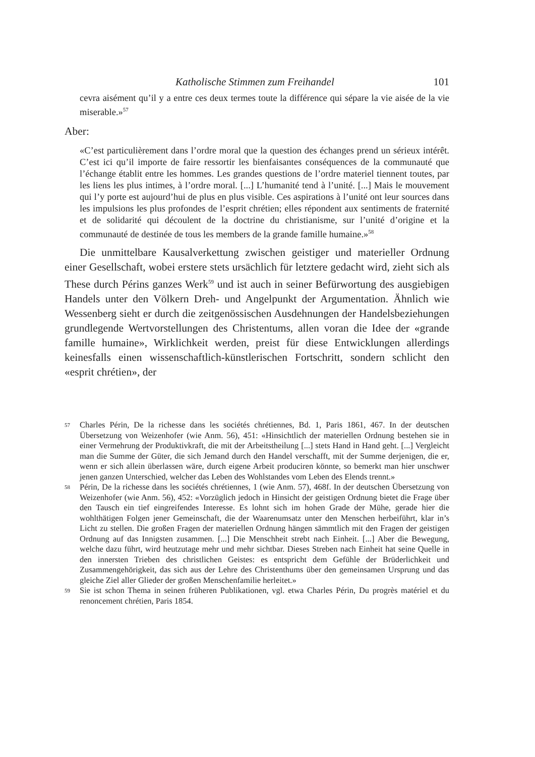Katholische Stimmen zum Freihandel 101
cevra aisément qu’il y a entre ces deux termes toute la différence qui sépare la vie aisée de la vie miserable.»<sup>57</sup>
Aber:
«C’est particulièrement dans l’ordre moral que la question des échanges prend un sérieux intérêt. C’est ici qu’il importe de faire ressortir les bienfaisantes conséquences de la communauté que l’échange établit entre les hommes. Les grandes questions de l’ordre materiel tiennent toutes, par les liens les plus intimes, à l’ordre moral. [...] L’humanité tend à l’unité. [...] Mais le mouvement qui l’y porte est aujourd’hui de plus en plus visible. Ces aspirations à l’unité ont leur sources dans les impulsions les plus profondes de l’esprit chrétien; elles répondent aux sentiments de fraternité et de solidarité qui découlent de la doctrine du christianisme, sur l’unité d’origine et la communauté de destinée de tous les members de la grande famille humaine.»<sup>58</sup>
Die unmittelbare Kausalverkettung zwischen geistiger und materieller Ordnung einer Gesellschaft, wobei erstere stets ursächlich für letztere gedacht wird, zieht sich als These durch Périns ganzes Werk<sup>59</sup> und ist auch in seiner Befürwortung des ausgiebigen Handels unter den Völkern Dreh- und Angelpunkt der Argumentation. Ähnlich wie Wessenberg sieht er durch die zeitgenössischen Ausdehnungen der Handelsbeziehungen grundlegende Wertvorstellungen des Christentums, allen voran die Idee der «grande famille humaine», Wirklichkeit werden, preist für diese Entwicklungen allerdings keinesfalls einen wissenschaftlich-künstlerischen Fortschritt, sondern schlicht den «esprit chrétien», der
57 Charles Périn, De la richesse dans les sociétés chrétiennes, Bd. 1, Paris 1861, 467. In der deutschen Übersetzung von Weizenhofer (wie Anm. 56), 451: «Hinsichtlich der materiellen Ordnung bestehen sie in einer Vermehrung der Produktivkraft, die mit der Arbeitstheilung [...] stets Hand in Hand geht. [...] Vergleicht man die Summe der Güter, die sich Jemand durch den Handel verschafft, mit der Summe derjenigen, die er, wenn er sich allein überlassen wäre, durch eigene Arbeit produciren könnte, so bemerkt man hier unschwer jenen ganzen Unterschied, welcher das Leben des Wohlstandes vom Leben des Elends trennt.»
58 Périn, De la richesse dans les sociétés chrétiennes, 1 (wie Anm. 57), 468f. In der deutschen Übersetzung von Weizenhofer (wie Anm. 56), 452: «Vorzüglich jedoch in Hinsicht der geistigen Ordnung bietet die Frage über den Tausch ein tief eingreifendes Interesse. Es lohnt sich im hohen Grade der Mühe, gerade hier die wohlthätigen Folgen jener Gemeinschaft, die der Waarenumsatz unter den Menschen herbeiführt, klar in’s Licht zu stellen. Die großen Fragen der materiellen Ordnung hängen sämmtlich mit den Fragen der geistigen Ordnung auf das Innigsten zusammen. [...] Die Menschheit strebt nach Einheit. [...] Aber die Bewegung, welche dazu führt, wird heutzutage mehr und mehr sichtbar. Dieses Streben nach Einheit hat seine Quelle in den innersten Trieben des christlichen Geistes: es entspricht dem Gefühle der Brüderlichkeit und Zusammengehörigkeit, das sich aus der Lehre des Christenthums über den gemeinsamen Ursprung und das gleiche Ziel aller Glieder der großen Menschenfamilie herleitet.»
59 Sie ist schon Thema in seinen früheren Publikationen, vgl. etwa Charles Périn, Du progrès matériel et du renoncement chrétien, Paris 1854.